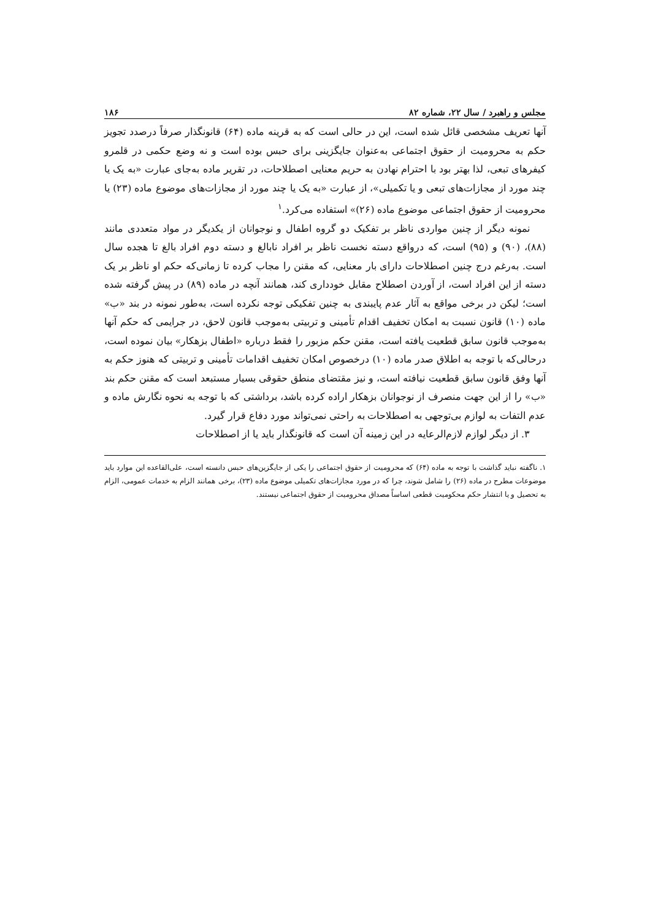مجلس و راهبرد / سال ۲۲، شماره ۸۲ ۱۸۶
آنها تعریف مشخصی قائل شده است، این در حالی است که به قرینه ماده (۶۴) قانونگذار صرفاً درصدد تجویز حکم به محرومیت از حقوق اجتماعی به‌عنوان جایگزینی برای حبس بوده است و نه وضع حکمی در قلمرو کیفرهای تبعی، لذا بهتر بود با احترام نهادن به حریم معنایی اصطلاحات، در تقریر ماده به‌جای عبارت «به یک یا چند مورد از مجازات‌های تبعی و یا تکمیلی»، از عبارت «به یک یا چند مورد از مجازات‌های موضوع ماده (۲۳) یا محرومیت از حقوق اجتماعی موضوع ماده (۲۶)» استفاده می‌کرد.<sup>۱</sup>
نمونه دیگر از چنین مواردی ناظر بر تفکیک دو گروه اطفال و نوجوانان از یکدیگر در مواد متعددی مانند (۸۸)، (۹۰) و (۹۵) است، که درواقع دسته نخست ناظر بر افراد نابالغ و دسته دوم افراد بالغ تا هجده سال است. به‌رغم درج چنین اصطلاحات دارای بار معنایی، که مقنن را مجاب کرده تا زمانی‌که حکم او ناظر بر یک دسته از این افراد است، از آوردن اصطلاح مقابل خودداری کند، همانند آنچه در ماده (۸۹) در پیش گرفته شده است؛ لیکن در برخی مواقع به آثار عدم پایبندی به چنین تفکیکی توجه نکرده است، به‌طور نمونه در بند «ب» ماده (۱۰) قانون نسبت به امکان تخفیف اقدام تأمینی و تربیتی به‌موجب قانون لاحق، در جرایمی که حکم آنها به‌موجب قانون سابق قطعیت یافته است، مقنن حکم مزبور را فقط درباره «اطفال بزهکار» بیان نموده است، درحالی‌که با توجه به اطلاق صدر ماده (۱۰) درخصوص امکان تخفیف اقدامات تأمینی و تربیتی که هنوز حکم به آنها وفق قانون سابق قطعیت نیافته است، و نیز مقتضای منطق حقوقی بسیار مستبعد است که مقنن حکم بند «ب» را از این جهت منصرف از نوجوانان بزهکار اراده کرده باشد، برداشتی که با توجه به نحوه نگارش ماده و عدم التفات به لوازم بی‌توجهی به اصطلاحات به راحتی نمی‌تواند مورد دفاع قرار گیرد.
۳. از دیگر لوازم لازم‌الرعایه در این زمینه آن است که قانونگذار باید یا از اصطلاحات
۱. ناگفته نباید گذاشت با توجه به ماده (۶۴) که محرومیت از حقوق اجتماعی را یکی از جایگزین‌های حبس دانسته است، علی‌القاعده این موارد باید موضوعات مطرح در ماده (۲۶) را شامل شوند، چرا که در مورد مجازات‌های تکمیلی موضوع ماده (۲۳)، برخی همانند الزام به خدمات عمومی، الزام به تحصیل و یا انتشار حکم محکومیت قطعی اساساً مصداق محرومیت از حقوق اجتماعی نیستند.